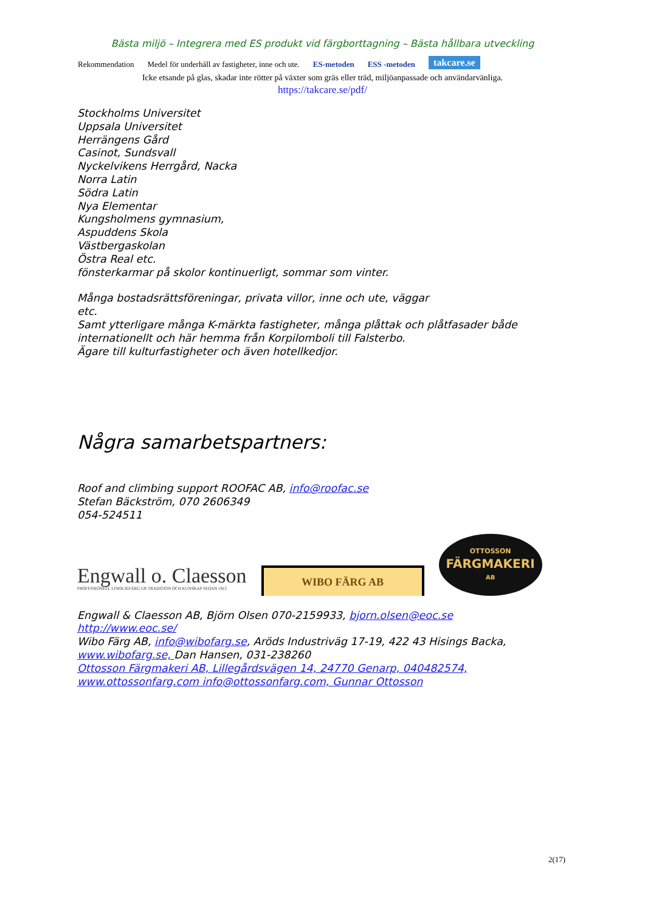Bästa miljö – Integrera med ES produkt vid färgborttagning – Bästa hållbara utveckling
Rekommendation Medel för underhåll av fastigheter, inne och ute. ES-metoden ESS -metoden takcare.se
Icke etsande på glas, skadar inte rötter på växter som gräs eller träd, miljöanpassade och användarvänliga.
https://takcare.se/pdf/
Stockholms Universitet
Uppsala Universitet
Herrängens Gård
Casinot, Sundsvall
Nyckelvikens Herrgård, Nacka
Norra Latin
Södra Latin
Nya Elementar
Kungsholmens gymnasium,
Aspuddens Skola
Västbergaskolan
Östra Real etc.
fönsterkarmar på skolor kontinuerligt, sommar som vinter.
Många bostadsrättsföreningar, privata villor, inne och ute, väggar
etc.
Samt ytterligare många K-märkta fastigheter, många plåttak och plåtfasader både internationellt och här hemma från Korpilomboli till Falsterbo.
Ägare till kulturfastigheter och även hotellkedjor.
Några samarbetspartners:
Roof and climbing support ROOFAC AB, info@roofac.se
Stefan Bäckström, 070 2606349
054-524511
Engwall o. Claesson
PROFESSIONELL LINOLJEFÄRG UR TRADITION OCH KUNSKAP SEDAN 1915
WIBO FÄRG AB
OTTOSSON
FÄRGMAKERI
AB
Engwall & Claesson AB, Björn Olsen 070-2159933, bjorn.olsen@eoc.se
http://www.eoc.se/
Wibo Färg AB, info@wibofarg.se, Aröds Industriväg 17-19, 422 43 Hisings Backa, www.wibofarg.se, Dan Hansen, 031-238260
Ottosson Färgmakeri AB, Lillegårdsvägen 14, 24770 Genarp, 040482574, www.ottossonfarg.com info@ottossonfarg.com, Gunnar Ottosson
2(17)